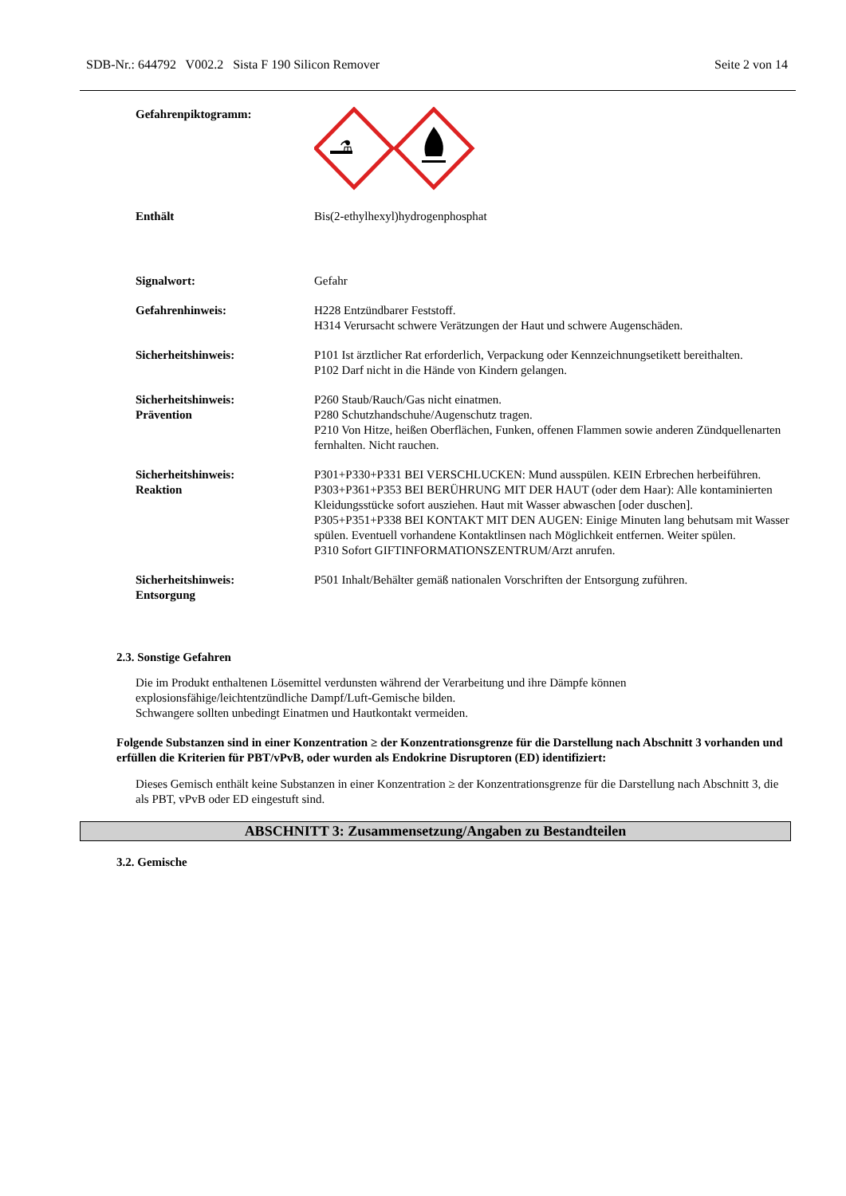SDB-Nr.: 644792 V002.2 Sista F 190 Silicon Remover Seite 2 von 14
Gefahrenpiktogramm:
⚗
Enthält Bis(2-ethylhexyl)hydrogenphosphat
Signalwort: Gefahr
Gefahrenhinweis: H228 Entzündbarer Feststoff.
H314 Verursacht schwere Verätzungen der Haut und schwere Augenschäden.
Sicherheitshinweis: P101 Ist ärztlicher Rat erforderlich, Verpackung oder Kennzeichnungsetikett bereithalten.
P102 Darf nicht in die Hände von Kindern gelangen.
Sicherheitshinweis:
Prävention
P260 Staub/Rauch/Gas nicht einatmen.
P280 Schutzhandschuhe/Augenschutz tragen.
P210 Von Hitze, heißen Oberflächen, Funken, offenen Flammen sowie anderen Zündquellenarten fernhalten. Nicht rauchen.
Sicherheitshinweis:
Reaktion
P301+P330+P331 BEI VERSCHLUCKEN: Mund ausspülen. KEIN Erbrechen herbeiführen.
P303+P361+P353 BEI BERÜHRUNG MIT DER HAUT (oder dem Haar): Alle kontaminierten Kleidungsstücke sofort ausziehen. Haut mit Wasser abwaschen [oder duschen].
P305+P351+P338 BEI KONTAKT MIT DEN AUGEN: Einige Minuten lang behutsam mit Wasser spülen. Eventuell vorhandene Kontaktlinsen nach Möglichkeit entfernen. Weiter spülen.
P310 Sofort GIFTINFORMATIONSZENTRUM/Arzt anrufen.
Sicherheitshinweis:
Entsorgung
P501 Inhalt/Behälter gemäß nationalen Vorschriften der Entsorgung zuführen.
2.3. Sonstige Gefahren
Die im Produkt enthaltenen Lösemittel verdunsten während der Verarbeitung und ihre Dämpfe können explosionsfähige/leichtentzündliche Dampf/Luft-Gemische bilden.
Schwangere sollten unbedingt Einatmen und Hautkontakt vermeiden.
Folgende Substanzen sind in einer Konzentration ≥ der Konzentrationsgrenze für die Darstellung nach Abschnitt 3 vorhanden und erfüllen die Kriterien für PBT/vPvB, oder wurden als Endokrine Disruptoren (ED) identifiziert:
Dieses Gemisch enthält keine Substanzen in einer Konzentration ≥ der Konzentrationsgrenze für die Darstellung nach Abschnitt 3, die als PBT, vPvB oder ED eingestuft sind.
ABSCHNITT 3: Zusammensetzung/Angaben zu Bestandteilen
3.2. Gemische